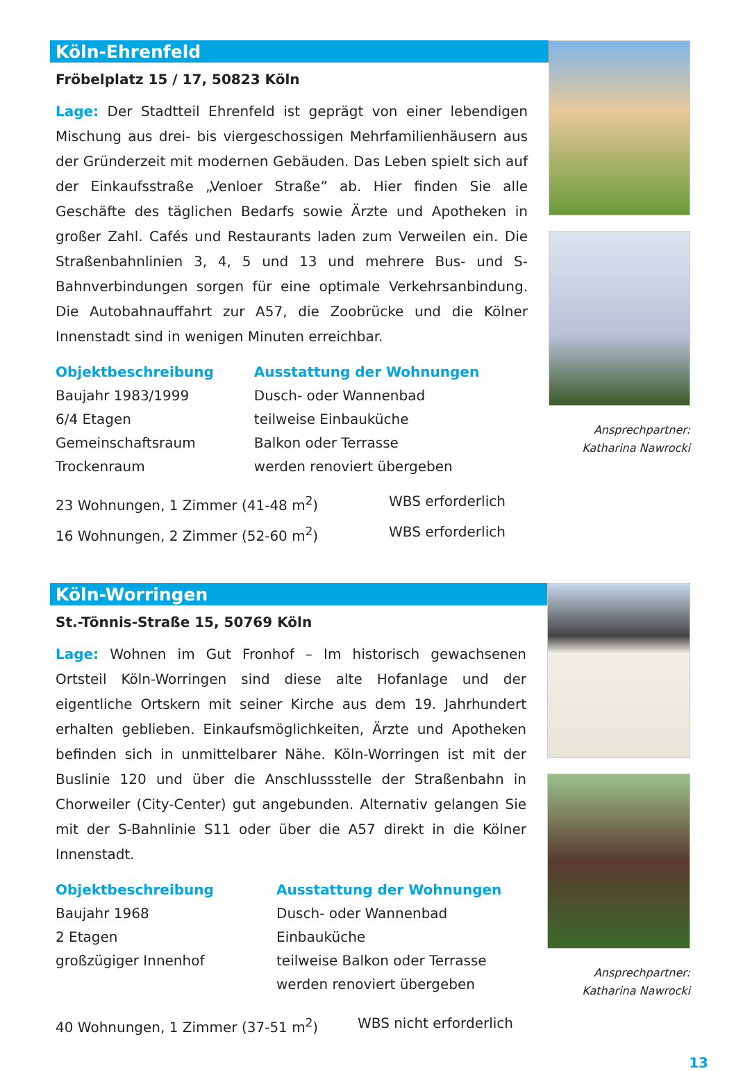Köln-Ehrenfeld
Fröbelplatz 15 / 17, 50823 Köln
Lage: Der Stadtteil Ehrenfeld ist geprägt von einer lebendigen Mischung aus drei- bis viergeschossigen Mehrfamilienhäusern aus der Gründerzeit mit modernen Gebäuden. Das Leben spielt sich auf der Einkaufsstraße „Venloer Straße” ab. Hier finden Sie alle Geschäfte des täglichen Bedarfs sowie Ärzte und Apotheken in großer Zahl. Cafés und Restaurants laden zum Verweilen ein. Die Straßenbahnlinien 3, 4, 5 und 13 und mehrere Bus- und S-Bahnverbindungen sorgen für eine optimale Verkehrsanbindung. Die Autobahnauffahrt zur A57, die Zoobrücke und die Kölner Innenstadt sind in wenigen Minuten erreichbar.
Objektbeschreibung
Baujahr 1983/1999
6/4 Etagen
Gemeinschaftsraum
Trockenraum
Ausstattung der Wohnungen
Dusch- oder Wannenbad
teilweise Einbauküche
Balkon oder Terrasse
werden renoviert übergeben
23 Wohnungen, 1 Zimmer (41-48 m<sup>2</sup>) WBS erforderlich
16 Wohnungen, 2 Zimmer (52-60 m<sup>2</sup>) WBS erforderlich
Ansprechpartner:
Katharina Nawrocki
Köln-Worringen
St.-Tönnis-Straße 15, 50769 Köln
Lage: Wohnen im Gut Fronhof – Im historisch gewachsenen Ortsteil Köln-Worringen sind diese alte Hofanlage und der eigentliche Ortskern mit seiner Kirche aus dem 19. Jahrhundert erhalten geblieben. Einkaufsmöglichkeiten, Ärzte und Apotheken befinden sich in unmittelbarer Nähe. Köln-Worringen ist mit der Buslinie 120 und über die Anschlussstelle der Straßenbahn in Chorweiler (City-Center) gut angebunden. Alternativ gelangen Sie mit der S-Bahnlinie S11 oder über die A57 direkt in die Kölner Innenstadt.
Objektbeschreibung
Baujahr 1968
2 Etagen
großzügiger Innenhof
Ausstattung der Wohnungen
Dusch- oder Wannenbad
Einbauküche
teilweise Balkon oder Terrasse
werden renoviert übergeben
40 Wohnungen, 1 Zimmer (37-51 m<sup>2</sup>) WBS nicht erforderlich
Ansprechpartner:
Katharina Nawrocki
13